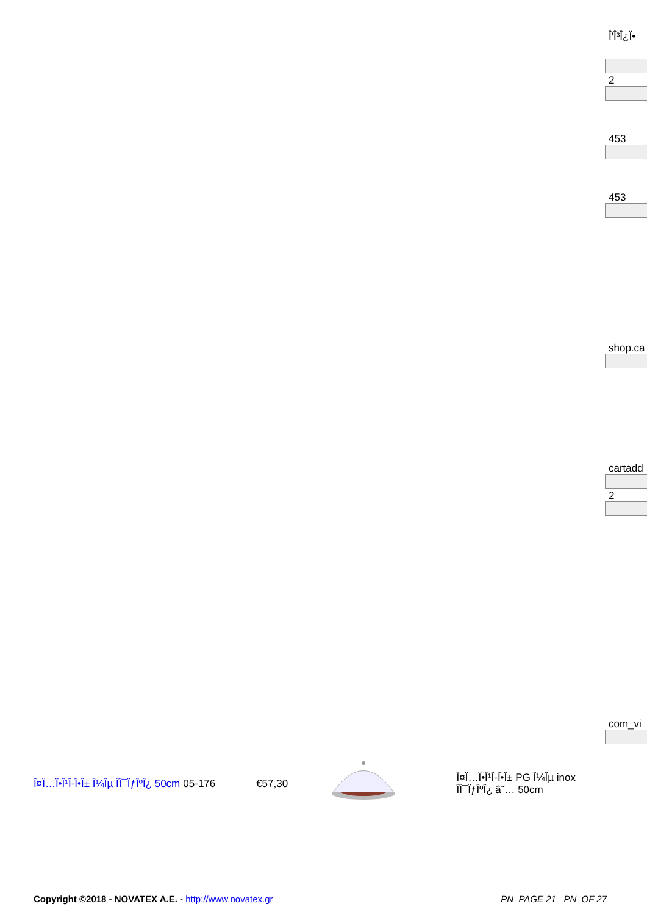Î'Î³Î¿Ï•
2
453
453
shop.ca
cartadd
2
com_vi
Î¤Ï…Ï•Î¹Î-Ï•Î± Î¼Îµ ÎÎ¯ÏƒÎºÎ¿ 50cm
05-176 €57,30
Î¤Ï…Ï•Î¹Î-Ï•Î± PG Î¼Îµ inox ÎÎ¯ÏƒÎºÎ¿ â˜… 50cm
Copyright ©2018 - NOVATEX A.E. - http://www.novatex.gr
_PN_PAGE 21 _PN_OF 27